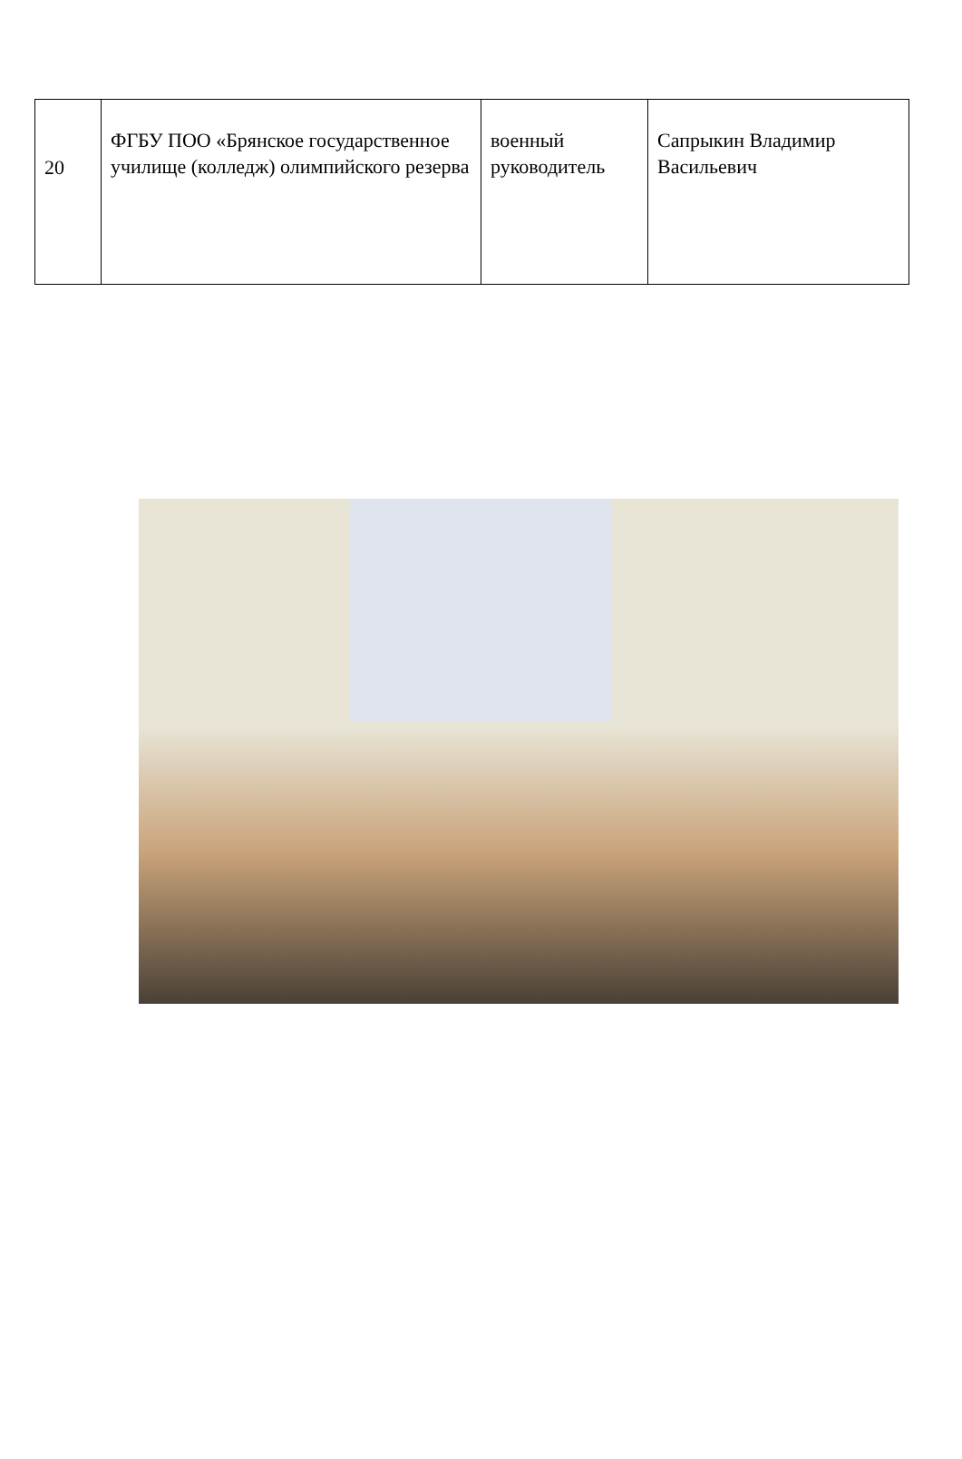| 20 | ФГБУ ПОО «Брянское государственное училище (колледж) олимпийского резерва | военный руководитель | Сапрыкин Владимир Васильевич |